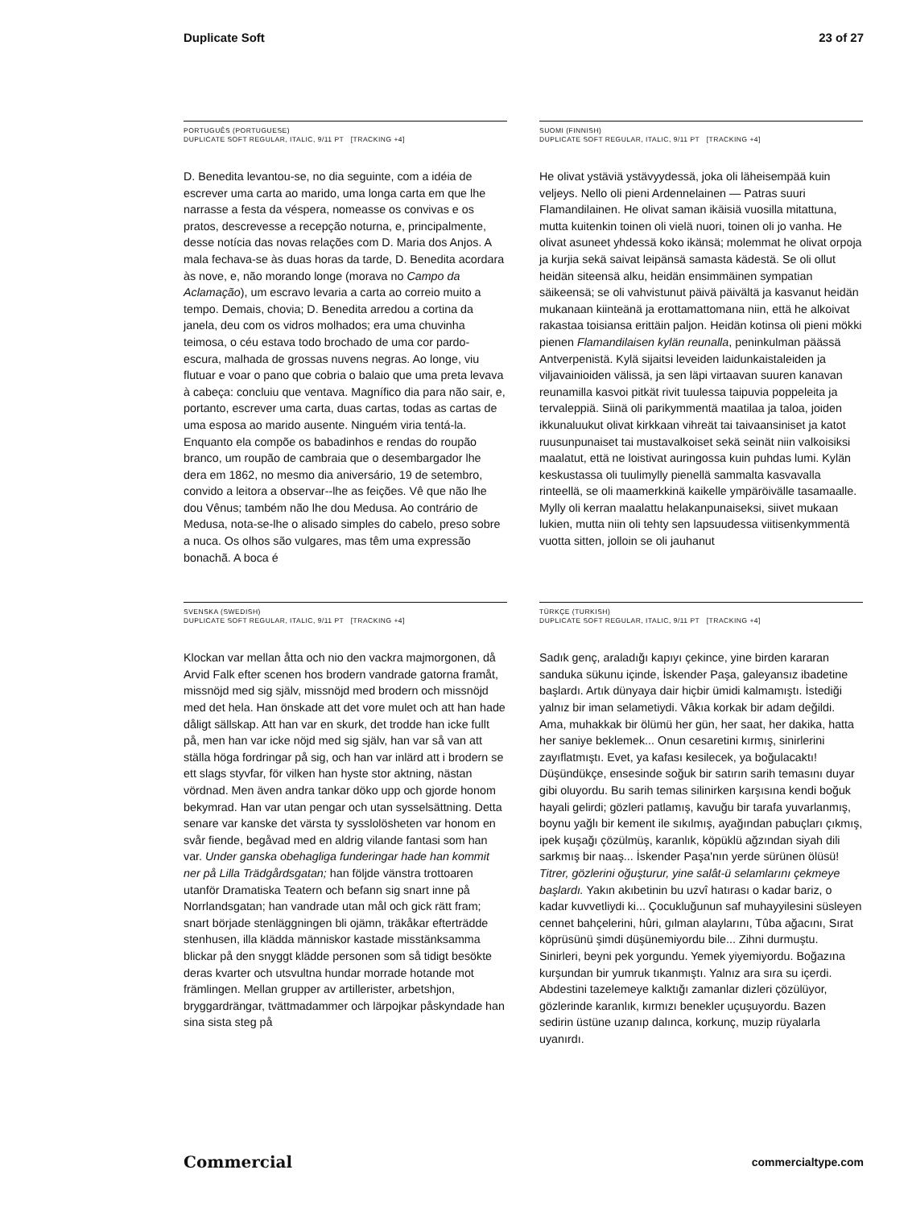Duplicate Soft 23 of 27
PORTUGUÊS (PORTUGUESE)
DUPLICATE SOFT REGULAR, ITALIC, 9/11 PT [TRACKING +4]
D. Benedita levantou-se, no dia seguinte, com a idéia de escrever uma carta ao marido, uma longa carta em que lhe narrasse a festa da véspera, nomeasse os convivas e os pratos, descrevesse a recepção noturna, e, principalmente, desse notícia das novas relações com D. Maria dos Anjos. A mala fechava-se às duas horas da tarde, D. Benedita acordara às nove, e, não morando longe (morava no Campo da Aclamação), um escravo levaria a carta ao correio muito a tempo. Demais, chovia; D. Benedita arredou a cortina da janela, deu com os vidros molhados; era uma chuvinha teimosa, o céu estava todo brochado de uma cor pardo-escura, malhada de grossas nuvens negras. Ao longe, viu flutuar e voar o pano que cobria o balaio que uma preta levava à cabeça: concluiu que ventava. Magnífico dia para não sair, e, portanto, escrever uma carta, duas cartas, todas as cartas de uma esposa ao marido ausente. Ninguém viria tentá-la. Enquanto ela compõe os babadinhos e rendas do roupão branco, um roupão de cambraia que o desembargador lhe dera em 1862, no mesmo dia aniversário, 19 de setembro, convido a leitora a observar--lhe as feições. Vê que não lhe dou Vênus; também não lhe dou Medusa. Ao contrário de Medusa, nota-se-lhe o alisado simples do cabelo, preso sobre a nuca. Os olhos são vulgares, mas têm uma expressão bonachã. A boca é
SUOMI (FINNISH)
DUPLICATE SOFT REGULAR, ITALIC, 9/11 PT [TRACKING +4]
He olivat ystäviä ystävyydessä, joka oli läheisempää kuin veljeys. Nello oli pieni Ardennelainen — Patras suuri Flamandilainen. He olivat saman ikäisiä vuosilla mitattuna, mutta kuitenkin toinen oli vielä nuori, toinen oli jo vanha. He olivat asuneet yhdessä koko ikänsä; molemmat he olivat orpoja ja kurjia sekä saivat leipänsä samasta kädestä. Se oli ollut heidän siteensä alku, heidän ensimmäinen sympatian säikeensä; se oli vahvistunut päivä päivältä ja kasvanut heidän mukanaan kiinteänä ja erottamattomana niin, että he alkoivat rakastaa toisiansa erittäin paljon. Heidän kotinsa oli pieni mökki pienen Flamandilaisen kylän reunalla, peninkulman päässä Antverpenistä. Kylä sijaitsi leveiden laidunkaistaleiden ja viljavainioiden välissä, ja sen läpi virtaavan suuren kanavan reunamilla kasvoi pitkät rivit tuulessa taipuvia poppeleita ja tervaleppiä. Siinä oli parikymmentä maatilaa ja taloa, joiden ikkunaluukut olivat kirkkaan vihreät tai taivaansiniset ja katot ruusunpunaiset tai mustavalkoiset sekä seinät niin valkoisiksi maalatut, että ne loistivat auringossa kuin puhdas lumi. Kylän keskustassa oli tuulimylly pienellä sammalta kasvavalla rinteellä, se oli maamerkkinä kaikelle ympäröivälle tasamaalle. Mylly oli kerran maalattu helakanpunaiseksi, siivet mukaan lukien, mutta niin oli tehty sen lapsuudessa viitisenkymmentä vuotta sitten, jolloin se oli jauhanut
SVENSKA (SWEDISH)
DUPLICATE SOFT REGULAR, ITALIC, 9/11 PT [TRACKING +4]
Klockan var mellan åtta och nio den vackra majmorgonen, då Arvid Falk efter scenen hos brodern vandrade gatorna framåt, missnöjd med sig själv, missnöjd med brodern och missnöjd med det hela. Han önskade att det vore mulet och att han hade dåligt sällskap. Att han var en skurk, det trodde han icke fullt på, men han var icke nöjd med sig själv, han var så van att ställa höga fordringar på sig, och han var inlärd att i brodern se ett slags styvfar, för vilken han hyste stor aktning, nästan vördnad. Men även andra tankar döko upp och gjorde honom bekymrad. Han var utan pengar och utan sysselsättning. Detta senare var kanske det värsta ty sysslolösheten var honom en svår fiende, begåvad med en aldrig vilande fantasi som han var. Under ganska obehagliga funderingar hade han kommit ner på Lilla Trädgårdsgatan; han följde vänstra trottoaren utanför Dramatiska Teatern och befann sig snart inne på Norrlandsgatan; han vandrade utan mål och gick rätt fram; snart började stenläggningen bli ojämn, träkåkar efterträdde stenhusen, illa klädda människor kastade misstänksamma blickar på den snyggt klädde personen som så tidigt besökte deras kvarter och utsvultna hundar morrade hotande mot främlingen. Mellan grupper av artillerister, arbetshjon, bryggardrängar, tvättmadammer och lärpojkar påskyndade han sina sista steg på
TÜRKÇE (TURKISH)
DUPLICATE SOFT REGULAR, ITALIC, 9/11 PT [TRACKING +4]
Sadık genç, araladığı kapıyı çekince, yine birden kararan sanduka sükunu içinde, İskender Paşa, galeyansız ibadetine başlardı. Artık dünyaya dair hiçbir ümidi kalmamıştı. İstediği yalnız bir iman selametiydi. Vâkıa korkak bir adam değildi. Ama, muhakkak bir ölümü her gün, her saat, her dakika, hatta her saniye beklemek... Onun cesaretini kırmış, sinirlerini zayıflatmıştı. Evet, ya kafası kesilecek, ya boğulacaktı! Düşündükçe, ensesinde soğuk bir satırın sarih temasını duyar gibi oluyordu. Bu sarih temas silinirken karşısına kendi boğuk hayali gelirdi; gözleri patlamış, kavuğu bir tarafa yuvarlanmış, boynu yağlı bir kement ile sıkılmış, ayağından pabuçları çıkmış, ipek kuşağı çözülmüş, karanlık, köpüklü ağzından siyah dili sarkmış bir naaş... İskender Paşa'nın yerde sürünen ölüsü! Titrer, gözlerini oğuşturur, yine salât-ü selamlarını çekmeye başlardı. Yakın akıbetinin bu uzvî hatırası o kadar bariz, o kadar kuvvetliydi ki... Çocukluğunun saf muhayyilesini süsleyen cennet bahçelerini, hûri, gılman alaylarını, Tûba ağacını, Sırat köprüsünü şimdi düşünemiyordu bile... Zihni durmuştu. Sinirleri, beyni pek yorgundu. Yemek yiyemiyordu. Boğazına kurşundan bir yumruk tıkanmıştı. Yalnız ara sıra su içerdi. Abdestini tazelemeye kalktığı zamanlar dizleri çözülüyor, gözlerinde karanlık, kırmızı benekler uçuşuyordu. Bazen sedirin üstüne uzanıp dalınca, korkunç, muzip rüyalarla uyanırdı.
Commercial commercialtype.com